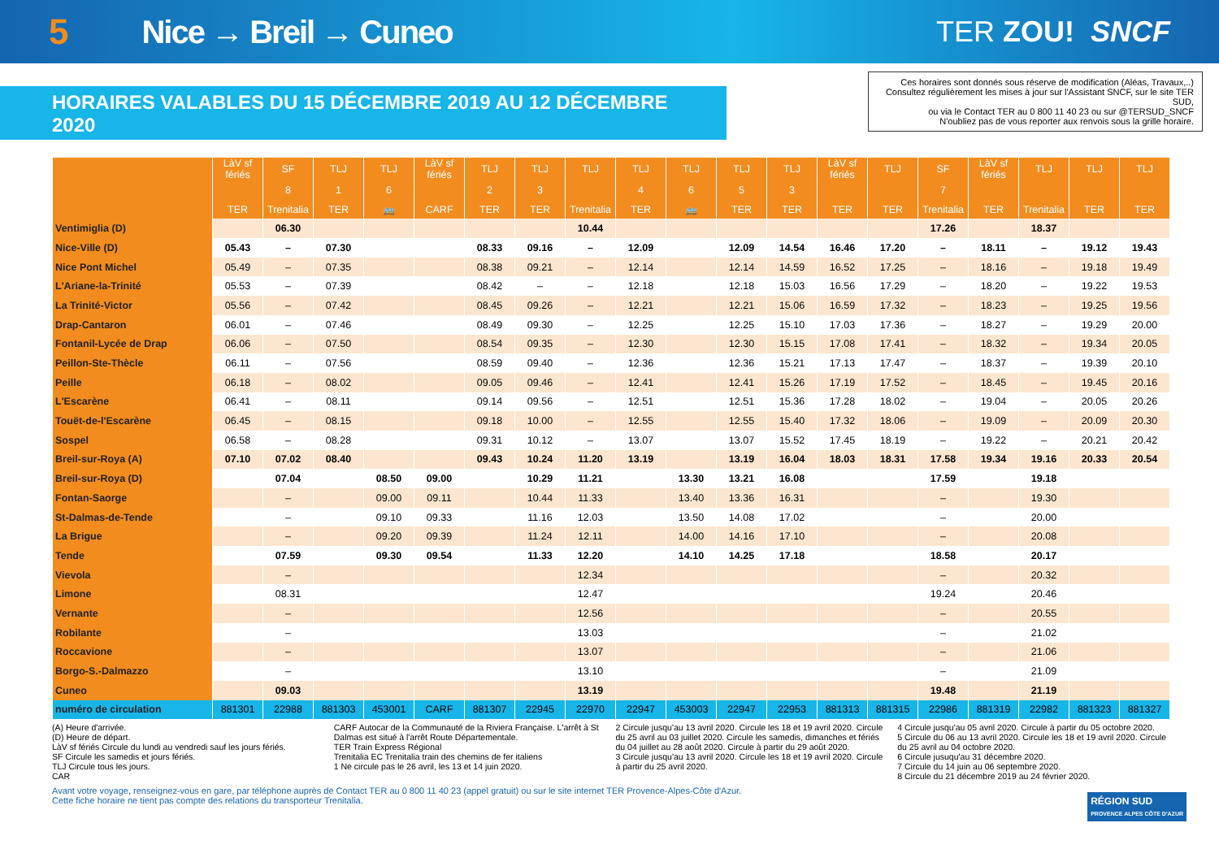5 Nice → Breil → Cuneo TER ZOU! SNCF
HORAIRES VALABLES DU 15 DÉCEMBRE 2019 AU 12 DÉCEMBRE 2020
Ces horaires sont donnés sous réserve de modification (Aléas, Travaux,..)
Consultez régulièrement les mises à jour sur l'Assistant SNCF, sur le site TER SUD,
ou via le Contact TER au 0 800 11 40 23 ou sur @TERSUD_SNCF
N'oubliez pas de vous reporter aux renvois sous la grille horaire.
| | LàV sf fériés | SF | TLJ | TLJ | LàV sf fériés | TLJ | TLJ | TLJ | TLJ | TLJ | TLJ | TLJ | LàV sf fériés | TLJ | SF | LàV sf fériés | TLJ | TLJ | TLJ |
| --- | --- | --- | --- | --- | --- | --- | --- | --- | --- | --- | --- | --- | --- | --- | --- | --- | --- | --- | --- |
| | | 8 | 1 | 6 | | 2 | 3 | | 4 | 6 | 5 | 3 | | | 7 | | | | |
| | TER | Trenitalia | TER | 🚌 | CARF | TER | TER | Trenitalia | TER | 🚌 | TER | TER | TER | TER | Trenitalia | TER | Trenitalia | TER | TER |
| Ventimiglia (D) | | 06.30 | | | | | | 10.44 | | | | | | | 17.26 | | 18.37 | | |
| Nice-Ville (D) | 05.43 | – | 07.30 | | | 08.33 | 09.16 | – | 12.09 | | 12.09 | 14.54 | 16.46 | 17.20 | – | 18.11 | – | 19.12 | 19.43 |
| Nice Pont Michel | 05.49 | – | 07.35 | | | 08.38 | 09.21 | – | 12.14 | | 12.14 | 14.59 | 16.52 | 17.25 | – | 18.16 | – | 19.18 | 19.49 |
| L'Ariane-la-Trinité | 05.53 | – | 07.39 | | | 08.42 | – | – | 12.18 | | 12.18 | 15.03 | 16.56 | 17.29 | – | 18.20 | – | 19.22 | 19.53 |
| La Trinité-Victor | 05.56 | – | 07.42 | | | 08.45 | 09.26 | – | 12.21 | | 12.21 | 15.06 | 16.59 | 17.32 | – | 18.23 | – | 19.25 | 19.56 |
| Drap-Cantaron | 06.01 | – | 07.46 | | | 08.49 | 09.30 | – | 12.25 | | 12.25 | 15.10 | 17.03 | 17.36 | – | 18.27 | – | 19.29 | 20.00 |
| Fontanil-Lycée de Drap | 06.06 | – | 07.50 | | | 08.54 | 09.35 | – | 12.30 | | 12.30 | 15.15 | 17.08 | 17.41 | – | 18.32 | – | 19.34 | 20.05 |
| Peillon-Ste-Thècle | 06.11 | – | 07.56 | | | 08.59 | 09.40 | – | 12.36 | | 12.36 | 15.21 | 17.13 | 17.47 | – | 18.37 | – | 19.39 | 20.10 |
| Peille | 06.18 | – | 08.02 | | | 09.05 | 09.46 | – | 12.41 | | 12.41 | 15.26 | 17.19 | 17.52 | – | 18.45 | – | 19.45 | 20.16 |
| L'Escarène | 06.41 | – | 08.11 | | | 09.14 | 09.56 | – | 12.51 | | 12.51 | 15.36 | 17.28 | 18.02 | – | 19.04 | – | 20.05 | 20.26 |
| Touët-de-l'Escarène | 06.45 | – | 08.15 | | | 09.18 | 10.00 | – | 12.55 | | 12.55 | 15.40 | 17.32 | 18.06 | – | 19.09 | – | 20.09 | 20.30 |
| Sospel | 06.58 | – | 08.28 | | | 09.31 | 10.12 | – | 13.07 | | 13.07 | 15.52 | 17.45 | 18.19 | – | 19.22 | – | 20.21 | 20.42 |
| Breil-sur-Roya (A) | 07.10 | 07.02 | 08.40 | | | 09.43 | 10.24 | 11.20 | 13.19 | | 13.19 | 16.04 | 18.03 | 18.31 | 17.58 | 19.34 | 19.16 | 20.33 | 20.54 |
| Breil-sur-Roya (D) | | 07.04 | | 08.50 | 09.00 | | 10.29 | 11.21 | | 13.30 | 13.21 | 16.08 | | | 17.59 | | 19.18 | | |
| Fontan-Saorge | | – | | 09.00 | 09.11 | | 10.44 | 11.33 | | 13.40 | 13.36 | 16.31 | | | – | | 19.30 | | |
| St-Dalmas-de-Tende | | – | | 09.10 | 09.33 | | 11.16 | 12.03 | | 13.50 | 14.08 | 17.02 | | | – | | 20.00 | | |
| La Brigue | | – | | 09.20 | 09.39 | | 11.24 | 12.11 | | 14.00 | 14.16 | 17.10 | | | – | | 20.08 | | |
| Tende | | 07.59 | | 09.30 | 09.54 | | 11.33 | 12.20 | | 14.10 | 14.25 | 17.18 | | | 18.58 | | 20.17 | | |
| Vievola | | – | | | | | | 12.34 | | | | | | | – | | 20.32 | | |
| Limone | | 08.31 | | | | | | 12.47 | | | | | | | 19.24 | | 20.46 | | |
| Vernante | | – | | | | | | 12.56 | | | | | | | – | | 20.55 | | |
| Robilante | | – | | | | | | 13.03 | | | | | | | – | | 21.02 | | |
| Roccavione | | – | | | | | | 13.07 | | | | | | | – | | 21.06 | | |
| Borgo-S.-Dalmazzo | | – | | | | | | 13.10 | | | | | | | – | | 21.09 | | |
| Cuneo | | 09.03 | | | | | | 13.19 | | | | | | | 19.48 | | 21.19 | | |
| numéro de circulation | 881301 | 22988 | 881303 | 453001 | CARF | 881307 | 22945 | 22970 | 22947 | 453003 | 22947 | 22953 | 881313 | 881315 | 22986 | 881319 | 22982 | 881323 | 881327 |
(A) Heure d'arrivée.
(D) Heure de départ.
LàV sf fériés Circule du lundi au vendredi sauf les jours fériés.
SF Circule les samedis et jours fériés.
TLJ Circule tous les jours.
CAR
CARF Autocar de la Communauté de la Riviera Française. L'arrêt à St Dalmas est situé à l'arrêt Route Départementale.
TER Train Express Régional
Trenitalia EC Trenitalia train des chemins de fer italiens
1 Ne circule pas le 26 avril, les 13 et 14 juin 2020.
2 Circule jusqu'au 13 avril 2020. Circule les 18 et 19 avril 2020. Circule du 25 avril au 03 juillet 2020. Circule les samedis, dimanches et fériés du 04 juillet au 28 août 2020. Circule à partir du 29 août 2020.
3 Circule jusqu'au 13 avril 2020. Circule les 18 et 19 avril 2020. Circule à partir du 25 avril 2020.
4 Circule jusqu'au 05 avril 2020. Circule à partir du 05 octobre 2020.
5 Circule du 06 au 13 avril 2020. Circule les 18 et 19 avril 2020. Circule du 25 avril au 04 octobre 2020.
6 Circule jusuqu'au 31 décembre 2020.
7 Circule du 14 juin au 06 septembre 2020.
8 Circule du 21 décembre 2019 au 24 février 2020.
Avant votre voyage, renseignez-vous en gare, par téléphone auprès de Contact TER au 0 800 11 40 23 (appel gratuit) ou sur le site internet TER Provence-Alpes-Côte d'Azur.
Cette fiche horaire ne tient pas compte des relations du transporteur Trenitalia.
RÉGION SUD
PROVENCE ALPES CÔTE D'AZUR